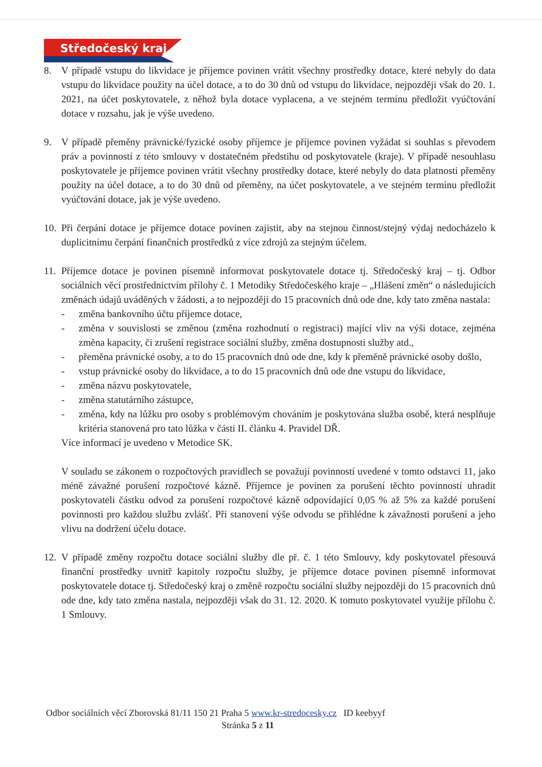Středočeský kraj
8. V případě vstupu do likvidace je příjemce povinen vrátit všechny prostředky dotace, které nebyly do data vstupu do likvidace použity na účel dotace, a to do 30 dnů od vstupu do likvidace, nejpozději však do 20. 1. 2021, na účet poskytovatele, z něhož byla dotace vyplacena, a ve stejném termínu předložit vyúčtování dotace v rozsahu, jak je výše uvedeno.
9. V případě přeměny právnické/fyzické osoby příjemce je příjemce povinen vyžádat si souhlas s převodem práv a povinností z této smlouvy v dostatečném předstihu od poskytovatele (kraje). V případě nesouhlasu poskytovatele je příjemce povinen vrátit všechny prostředky dotace, které nebyly do data platnosti přeměny použity na účel dotace, a to do 30 dnů od přeměny, na účet poskytovatele, a ve stejném termínu předložit vyúčtování dotace, jak je výše uvedeno.
10.
Při čerpání dotace je příjemce dotace povinen zajistit, aby na stejnou činnost/stejný výdaj nedocházelo k duplicitnímu čerpání finančních prostředků z více zdrojů za stejným účelem.
11.
Příjemce dotace je povinen písemně informovat poskytovatele dotace tj. Středočeský kraj – tj. Odbor sociálních věcí prostřednictvím přílohy č. 1 Metodiky Středočeského kraje – „Hlášení změn“ o následujících změnách údajů uváděných v žádosti, a to nejpozději do 15 pracovních dnů ode dne, kdy tato změna nastala:
- změna bankovního účtu příjemce dotace,
- změna v souvislosti se změnou (změna rozhodnutí o registraci) mající vliv na výši dotace, zejména změna kapacity, či zrušení registrace sociální služby, změna dostupnosti služby atd.,
- přeměna právnické osoby, a to do 15 pracovních dnů ode dne, kdy k přeměně právnické osoby došlo,
- vstup právnické osoby do likvidace, a to do 15 pracovních dnů ode dne vstupu do likvidace,
- změna názvu poskytovatele,
- změna statutárního zástupce,
- změna, kdy na lůžku pro osoby s problémovým chováním je poskytována služba osobě, která nesplňuje kritéria stanovená pro tato lůžka v části II. článku 4. Pravidel DŘ.
Více informací je uvedeno v Metodice SK.
V souladu se zákonem o rozpočtových pravidlech se považují povinností uvedené v tomto odstavci 11, jako méně závažné porušení rozpočtové kázně. Příjemce je povinen za porušení těchto povinností uhradit poskytovateli částku odvod za porušení rozpočtové kázně odpovídající 0,05 % až 5% za každé porušení povinnosti pro každou službu zvlášť. Při stanovení výše odvodu se přihlédne k závažnosti porušení a jeho vlivu na dodržení účelu dotace.
12.
V případě změny rozpočtu dotace sociální služby dle př. č. 1 této Smlouvy, kdy poskytovatel přesouvá finanční prostředky uvnitř kapitoly rozpočtu služby, je příjemce dotace povinen písemně informovat poskytovatele dotace tj. Středočeský kraj o změně rozpočtu sociální služby nejpozději do 15 pracovních dnů ode dne, kdy tato změna nastala, nejpozději však do 31. 12. 2020. K tomuto poskytovatel využije přílohu č. 1 Smlouvy.
Odbor sociálních věcí Zborovská 81/11 150 21 Praha 5 www.kr-stredocesky.cz ID keebyyf
Stránka 5 z 11